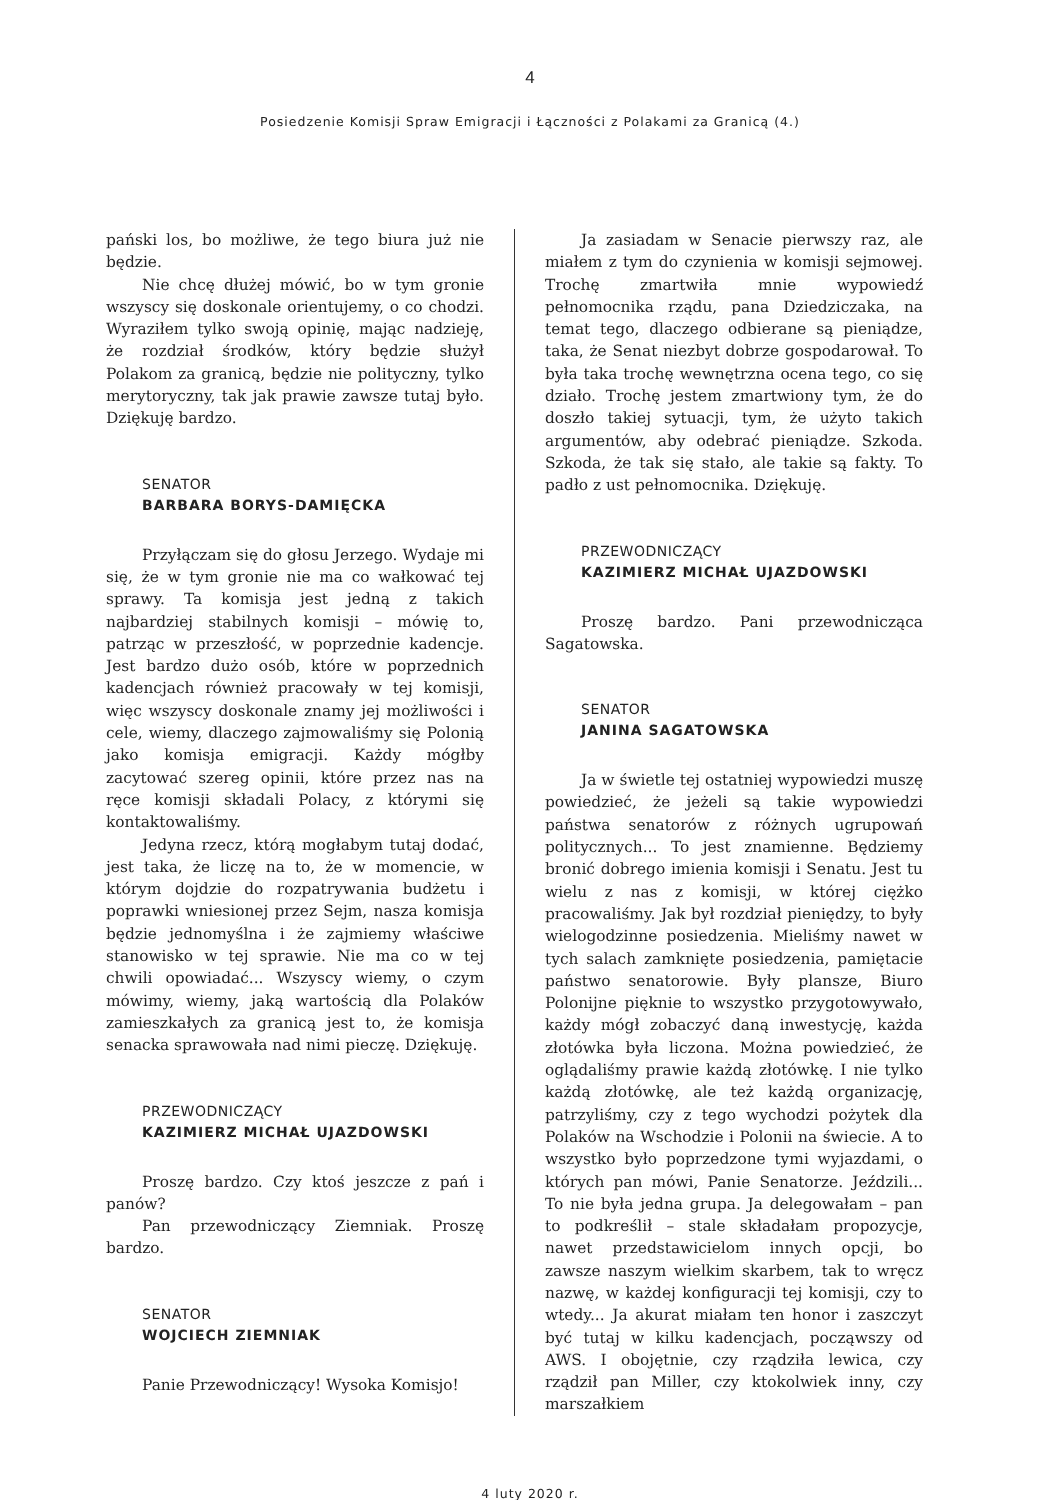4
Posiedzenie Komisji Spraw Emigracji i Łączności z Polakami za Granicą (4.)
pański los, bo możliwe, że tego biura już nie będzie.
Nie chcę dłużej mówić, bo w tym gronie wszyscy się doskonale orientujemy, o co chodzi. Wyraziłem tylko swoją opinię, mając nadzieję, że rozdział środków, który będzie służył Polakom za granicą, będzie nie polityczny, tylko merytoryczny, tak jak prawie zawsze tutaj było. Dziękuję bardzo.
SENATOR
BARBARA BORYS-DAMIĘCKA
Przyłączam się do głosu Jerzego. Wydaje mi się, że w tym gronie nie ma co wałkować tej sprawy. Ta komisja jest jedną z takich najbardziej stabilnych komisji – mówię to, patrząc w przeszłość, w poprzednie kadencje. Jest bardzo dużo osób, które w poprzednich kadencjach również pracowały w tej komisji, więc wszyscy doskonale znamy jej możliwości i cele, wiemy, dlaczego zajmowaliśmy się Polonią jako komisja emigracji. Każdy mógłby zacytować szereg opinii, które przez nas na ręce komisji składali Polacy, z którymi się kontaktowaliśmy.
Jedyna rzecz, którą mogłabym tutaj dodać, jest taka, że liczę na to, że w momencie, w którym dojdzie do rozpatrywania budżetu i poprawki wniesionej przez Sejm, nasza komisja będzie jednomyślna i że zajmiemy właściwe stanowisko w tej sprawie. Nie ma co w tej chwili opowiadać... Wszyscy wiemy, o czym mówimy, wiemy, jaką wartością dla Polaków zamieszkałych za granicą jest to, że komisja senacka sprawowała nad nimi pieczę. Dziękuję.
PRZEWODNICZĄCY
KAZIMIERZ MICHAŁ UJAZDOWSKI
Proszę bardzo. Czy ktoś jeszcze z pań i panów?
Pan przewodniczący Ziemniak. Proszę bardzo.
SENATOR
WOJCIECH ZIEMNIAK
Panie Przewodniczący! Wysoka Komisjo!
Ja zasiadam w Senacie pierwszy raz, ale miałem z tym do czynienia w komisji sejmowej. Trochę zmartwiła mnie wypowiedź pełnomocnika rządu, pana Dziedziczaka, na temat tego, dlaczego odbierane są pieniądze, taka, że Senat niezbyt dobrze gospodarował. To była taka trochę wewnętrzna ocena tego, co się działo. Trochę jestem zmartwiony tym, że do doszło takiej sytuacji, tym, że użyto takich argumentów, aby odebrać pieniądze. Szkoda. Szkoda, że tak się stało, ale takie są fakty. To padło z ust pełnomocnika. Dziękuję.
PRZEWODNICZĄCY
KAZIMIERZ MICHAŁ UJAZDOWSKI
Proszę bardzo. Pani przewodnicząca Sagatowska.
SENATOR
JANINA SAGATOWSKA
Ja w świetle tej ostatniej wypowiedzi muszę powiedzieć, że jeżeli są takie wypowiedzi państwa senatorów z różnych ugrupowań politycznych... To jest znamienne. Będziemy bronić dobrego imienia komisji i Senatu. Jest tu wielu z nas z komisji, w której ciężko pracowaliśmy. Jak był rozdział pieniędzy, to były wielogodzinne posiedzenia. Mieliśmy nawet w tych salach zamknięte posiedzenia, pamiętacie państwo senatorowie. Były plansze, Biuro Polonijne pięknie to wszystko przygotowywało, każdy mógł zobaczyć daną inwestycję, każda złotówka była liczona. Można powiedzieć, że oglądaliśmy prawie każdą złotówkę. I nie tylko każdą złotówkę, ale też każdą organizację, patrzyliśmy, czy z tego wychodzi pożytek dla Polaków na Wschodzie i Polonii na świecie. A to wszystko było poprzedzone tymi wyjazdami, o których pan mówi, Panie Senatorze. Jeździli... To nie była jedna grupa. Ja delegowałam – pan to podkreślił – stale składałam propozycje, nawet przedstawicielom innych opcji, bo zawsze naszym wielkim skarbem, tak to wręcz nazwę, w każdej konfiguracji tej komisji, czy to wtedy... Ja akurat miałam ten honor i zaszczyt być tutaj w kilku kadencjach, począwszy od AWS. I obojętnie, czy rządziła lewica, czy rządził pan Miller, czy ktokolwiek inny, czy marszałkiem
4 luty 2020 r.